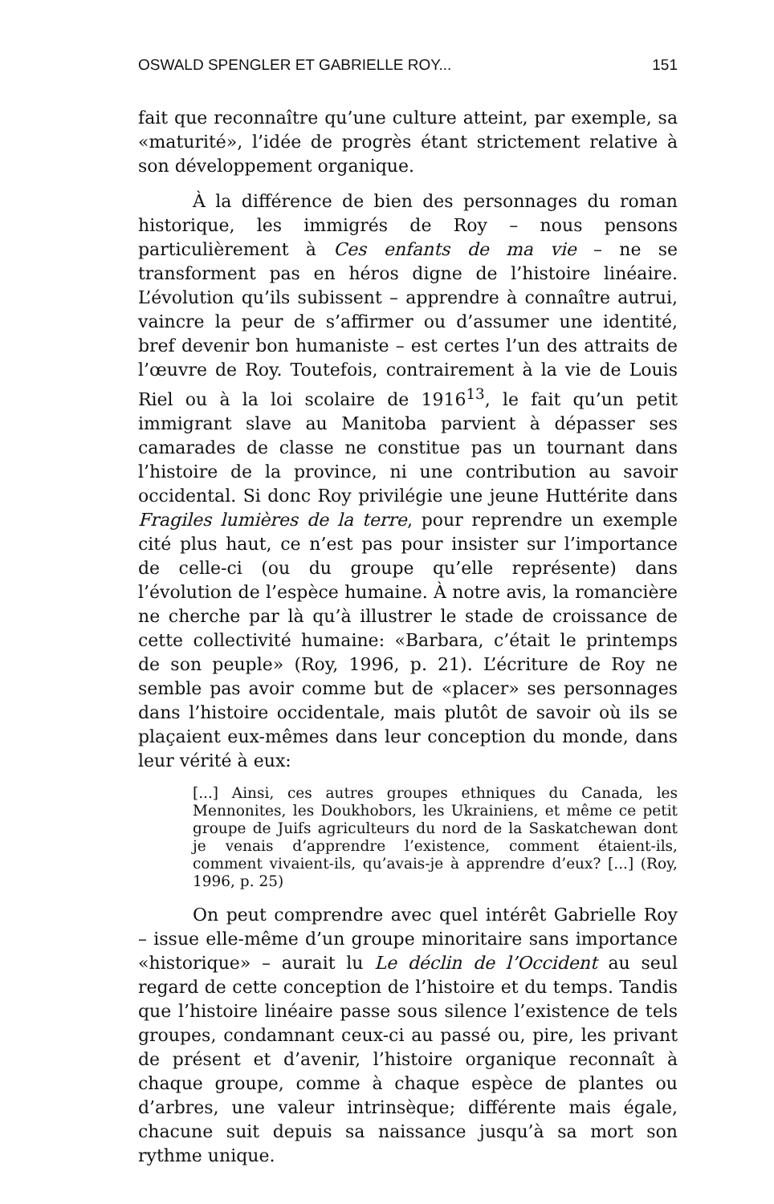OSWALD SPENGLER ET GABRIELLE ROY... 151
fait que reconnaître qu’une culture atteint, par exemple, sa «maturité», l’idée de progrès étant strictement relative à son développement organique.
À la différence de bien des personnages du roman historique, les immigrés de Roy – nous pensons particulièrement à Ces enfants de ma vie – ne se transforment pas en héros digne de l’histoire linéaire. L’évolution qu’ils subissent – apprendre à connaître autrui, vaincre la peur de s’affirmer ou d’assumer une identité, bref devenir bon humaniste – est certes l’un des attraits de l’œuvre de Roy. Toutefois, contrairement à la vie de Louis Riel ou à la loi scolaire de 1916<sup>13</sup>, le fait qu’un petit immigrant slave au Manitoba parvient à dépasser ses camarades de classe ne constitue pas un tournant dans l’histoire de la province, ni une contribution au savoir occidental. Si donc Roy privilégie une jeune Huttérite dans Fragiles lumières de la terre, pour reprendre un exemple cité plus haut, ce n’est pas pour insister sur l’importance de celle-ci (ou du groupe qu’elle représente) dans l’évolution de l’espèce humaine. À notre avis, la romancière ne cherche par là qu’à illustrer le stade de croissance de cette collectivité humaine: «Barbara, c’était le printemps de son peuple» (Roy, 1996, p. 21). L’écriture de Roy ne semble pas avoir comme but de «placer» ses personnages dans l’histoire occidentale, mais plutôt de savoir où ils se plaçaient eux-mêmes dans leur conception du monde, dans leur vérité à eux:
[...] Ainsi, ces autres groupes ethniques du Canada, les Mennonites, les Doukhobors, les Ukrainiens, et même ce petit groupe de Juifs agriculteurs du nord de la Saskatchewan dont je venais d’apprendre l’existence, comment étaient-ils, comment vivaient-ils, qu’avais-je à apprendre d’eux? [...] (Roy, 1996, p. 25)
On peut comprendre avec quel intérêt Gabrielle Roy – issue elle-même d’un groupe minoritaire sans importance «historique» – aurait lu Le déclin de l’Occident au seul regard de cette conception de l’histoire et du temps. Tandis que l’histoire linéaire passe sous silence l’existence de tels groupes, condamnant ceux-ci au passé ou, pire, les privant de présent et d’avenir, l’histoire organique reconnaît à chaque groupe, comme à chaque espèce de plantes ou d’arbres, une valeur intrinsèque; différente mais égale, chacune suit depuis sa naissance jusqu’à sa mort son rythme unique.